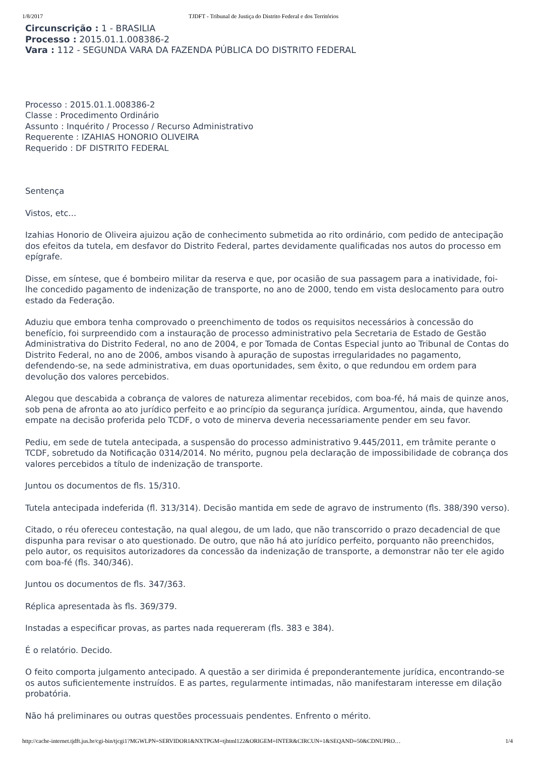1/8/2017 TJDFT - Tribunal de Justiça do Distrito Federal e dos Territórios
Circunscrição : 1 - BRASILIA
Processo : 2015.01.1.008386-2
Vara : 112 - SEGUNDA VARA DA FAZENDA PÚBLICA DO DISTRITO FEDERAL
Processo : 2015.01.1.008386-2
Classe : Procedimento Ordinário
Assunto : Inquérito / Processo / Recurso Administrativo
Requerente : IZAHIAS HONORIO OLIVEIRA
Requerido : DF DISTRITO FEDERAL
Sentença
Vistos, etc...
Izahias Honorio de Oliveira ajuizou ação de conhecimento submetida ao rito ordinário, com pedido de antecipação dos efeitos da tutela, em desfavor do Distrito Federal, partes devidamente qualificadas nos autos do processo em epígrafe.
Disse, em síntese, que é bombeiro militar da reserva e que, por ocasião de sua passagem para a inatividade, foi-lhe concedido pagamento de indenização de transporte, no ano de 2000, tendo em vista deslocamento para outro estado da Federação.
Aduziu que embora tenha comprovado o preenchimento de todos os requisitos necessários à concessão do benefício, foi surpreendido com a instauração de processo administrativo pela Secretaria de Estado de Gestão Administrativa do Distrito Federal, no ano de 2004, e por Tomada de Contas Especial junto ao Tribunal de Contas do Distrito Federal, no ano de 2006, ambos visando à apuração de supostas irregularidades no pagamento, defendendo-se, na sede administrativa, em duas oportunidades, sem êxito, o que redundou em ordem para devolução dos valores percebidos.
Alegou que descabida a cobrança de valores de natureza alimentar recebidos, com boa-fé, há mais de quinze anos, sob pena de afronta ao ato jurídico perfeito e ao princípio da segurança jurídica. Argumentou, ainda, que havendo empate na decisão proferida pelo TCDF, o voto de minerva deveria necessariamente pender em seu favor.
Pediu, em sede de tutela antecipada, a suspensão do processo administrativo 9.445/2011, em trâmite perante o TCDF, sobretudo da Notificação 0314/2014. No mérito, pugnou pela declaração de impossibilidade de cobrança dos valores percebidos a título de indenização de transporte.
Juntou os documentos de fls. 15/310.
Tutela antecipada indeferida (fl. 313/314). Decisão mantida em sede de agravo de instrumento (fls. 388/390 verso).
Citado, o réu ofereceu contestação, na qual alegou, de um lado, que não transcorrido o prazo decadencial de que dispunha para revisar o ato questionado. De outro, que não há ato jurídico perfeito, porquanto não preenchidos, pelo autor, os requisitos autorizadores da concessão da indenização de transporte, a demonstrar não ter ele agido com boa-fé (fls. 340/346).
Juntou os documentos de fls. 347/363.
Réplica apresentada às fls. 369/379.
Instadas a especificar provas, as partes nada requereram (fls. 383 e 384).
É o relatório. Decido.
O feito comporta julgamento antecipado. A questão a ser dirimida é preponderantemente jurídica, encontrando-se os autos suficientemente instruídos. E as partes, regularmente intimadas, não manifestaram interesse em dilação probatória.
Não há preliminares ou outras questões processuais pendentes. Enfrento o mérito.
http://cache-internet.tjdft.jus.br/cgi-bin/tjcgi1?MGWLPN=SERVIDOR1&NXTPGM=tjhtml122&ORIGEM=INTER&CIRCUN=1&SEQAND=50&CDNUPRO… 1/4